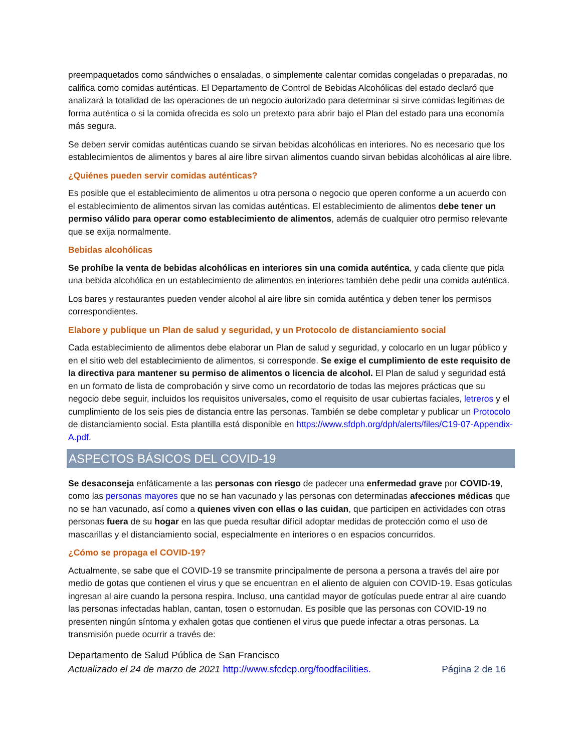preempaquetados como sándwiches o ensaladas, o simplemente calentar comidas congeladas o preparadas, no califica como comidas auténticas. El Departamento de Control de Bebidas Alcohólicas del estado declaró que analizará la totalidad de las operaciones de un negocio autorizado para determinar si sirve comidas legítimas de forma auténtica o si la comida ofrecida es solo un pretexto para abrir bajo el Plan del estado para una economía más segura.
Se deben servir comidas auténticas cuando se sirvan bebidas alcohólicas en interiores. No es necesario que los establecimientos de alimentos y bares al aire libre sirvan alimentos cuando sirvan bebidas alcohólicas al aire libre.
¿Quiénes pueden servir comidas auténticas?
Es posible que el establecimiento de alimentos u otra persona o negocio que operen conforme a un acuerdo con el establecimiento de alimentos sirvan las comidas auténticas. El establecimiento de alimentos debe tener un permiso válido para operar como establecimiento de alimentos, además de cualquier otro permiso relevante que se exija normalmente.
Bebidas alcohólicas
Se prohíbe la venta de bebidas alcohólicas en interiores sin una comida auténtica, y cada cliente que pida una bebida alcohólica en un establecimiento de alimentos en interiores también debe pedir una comida auténtica.
Los bares y restaurantes pueden vender alcohol al aire libre sin comida auténtica y deben tener los permisos correspondientes.
Elabore y publique un Plan de salud y seguridad, y un Protocolo de distanciamiento social
Cada establecimiento de alimentos debe elaborar un Plan de salud y seguridad, y colocarlo en un lugar público y en el sitio web del establecimiento de alimentos, si corresponde. Se exige el cumplimiento de este requisito de la directiva para mantener su permiso de alimentos o licencia de alcohol. El Plan de salud y seguridad está en un formato de lista de comprobación y sirve como un recordatorio de todas las mejores prácticas que su negocio debe seguir, incluidos los requisitos universales, como el requisito de usar cubiertas faciales, letreros y el cumplimiento de los seis pies de distancia entre las personas. También se debe completar y publicar un Protocolo de distanciamiento social. Esta plantilla está disponible en https://www.sfdph.org/dph/alerts/files/C19-07-Appendix-A.pdf.
ASPECTOS BÁSICOS DEL COVID-19
Se desaconseja enfáticamente a las personas con riesgo de padecer una enfermedad grave por COVID-19, como las personas mayores que no se han vacunado y las personas con determinadas afecciones médicas que no se han vacunado, así como a quienes viven con ellas o las cuidan, que participen en actividades con otras personas fuera de su hogar en las que pueda resultar difícil adoptar medidas de protección como el uso de mascarillas y el distanciamiento social, especialmente en interiores o en espacios concurridos.
¿Cómo se propaga el COVID-19?
Actualmente, se sabe que el COVID-19 se transmite principalmente de persona a persona a través del aire por medio de gotas que contienen el virus y que se encuentran en el aliento de alguien con COVID-19. Esas gotículas ingresan al aire cuando la persona respira. Incluso, una cantidad mayor de gotículas puede entrar al aire cuando las personas infectadas hablan, cantan, tosen o estornudan. Es posible que las personas con COVID-19 no presenten ningún síntoma y exhalen gotas que contienen el virus que puede infectar a otras personas. La transmisión puede ocurrir a través de:
Departamento de Salud Pública de San Francisco
Actualizado el 24 de marzo de 2021 http://www.sfcdcp.org/foodfacilities. Página 2 de 16